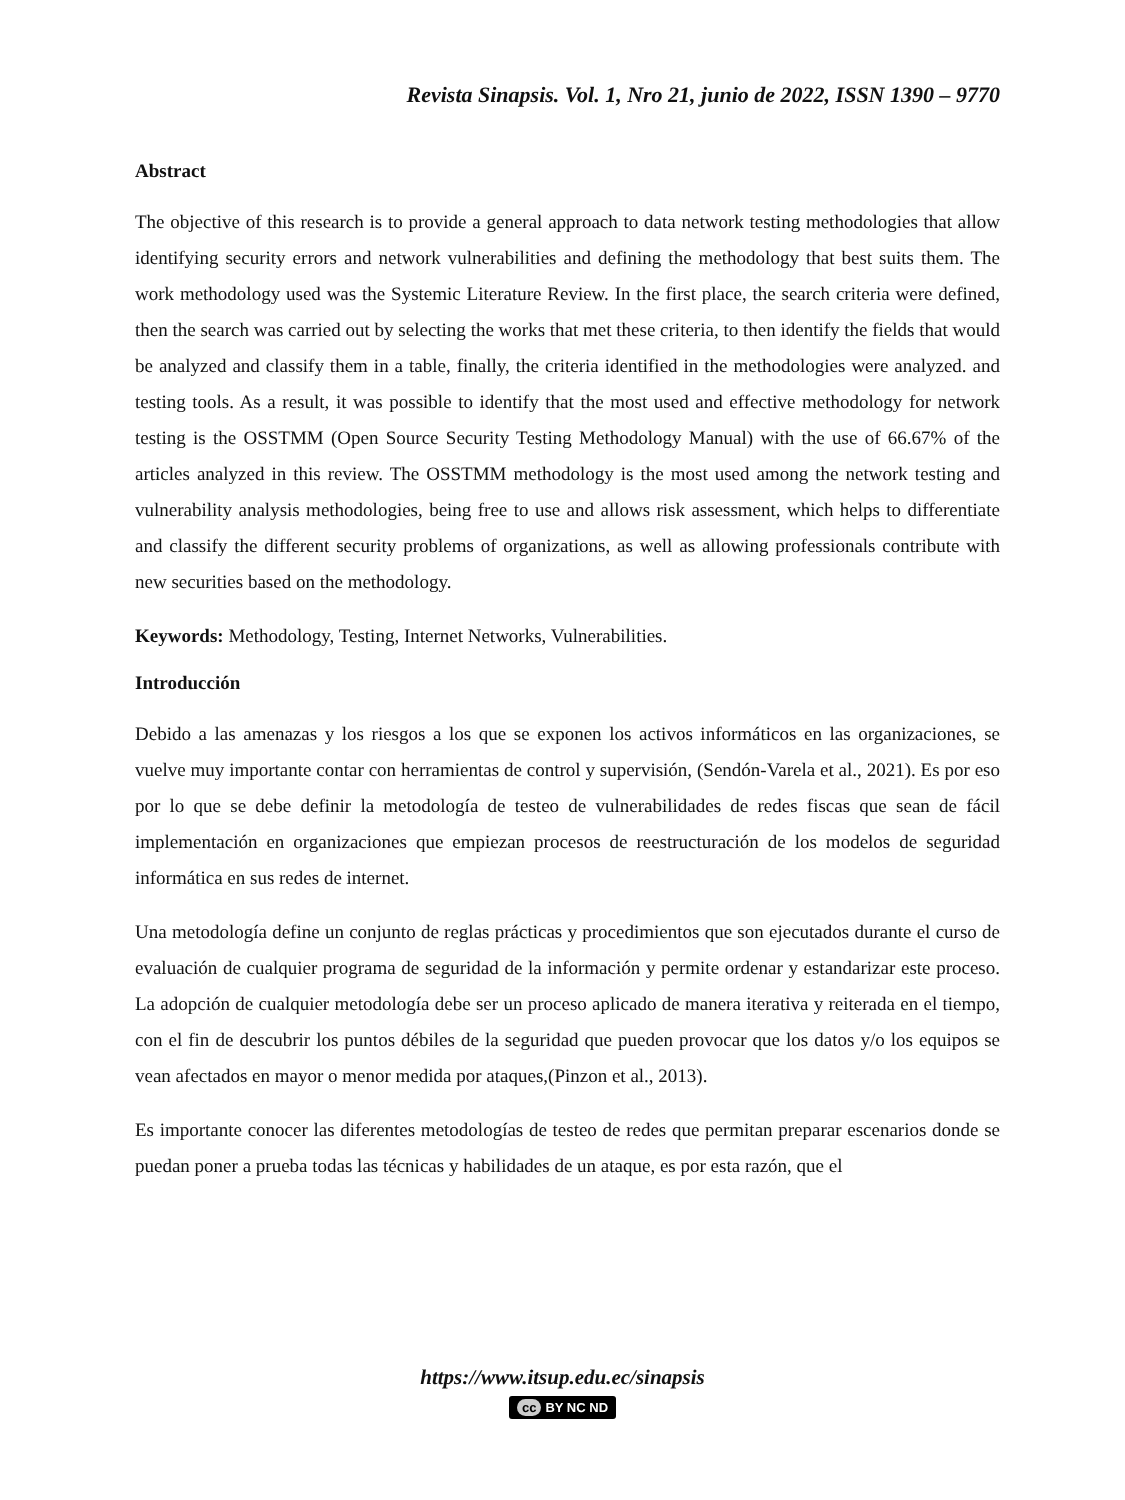Revista Sinapsis. Vol. 1, Nro 21, junio de 2022, ISSN 1390 – 9770
Abstract
The objective of this research is to provide a general approach to data network testing methodologies that allow identifying security errors and network vulnerabilities and defining the methodology that best suits them. The work methodology used was the Systemic Literature Review. In the first place, the search criteria were defined, then the search was carried out by selecting the works that met these criteria, to then identify the fields that would be analyzed and classify them in a table, finally, the criteria identified in the methodologies were analyzed. and testing tools. As a result, it was possible to identify that the most used and effective methodology for network testing is the OSSTMM (Open Source Security Testing Methodology Manual) with the use of 66.67% of the articles analyzed in this review. The OSSTMM methodology is the most used among the network testing and vulnerability analysis methodologies, being free to use and allows risk assessment, which helps to differentiate and classify the different security problems of organizations, as well as allowing professionals contribute with new securities based on the methodology.
Keywords: Methodology, Testing, Internet Networks, Vulnerabilities.
Introducción
Debido a las amenazas y los riesgos a los que se exponen los activos informáticos en las organizaciones, se vuelve muy importante contar con herramientas de control y supervisión, (Sendón-Varela et al., 2021). Es por eso por lo que se debe definir la metodología de testeo de vulnerabilidades de redes fiscas que sean de fácil implementación en organizaciones que empiezan procesos de reestructuración de los modelos de seguridad informática en sus redes de internet.
Una metodología define un conjunto de reglas prácticas y procedimientos que son ejecutados durante el curso de evaluación de cualquier programa de seguridad de la información y permite ordenar y estandarizar este proceso. La adopción de cualquier metodología debe ser un proceso aplicado de manera iterativa y reiterada en el tiempo, con el fin de descubrir los puntos débiles de la seguridad que pueden provocar que los datos y/o los equipos se vean afectados en mayor o menor medida por ataques,(Pinzon et al., 2013).
Es importante conocer las diferentes metodologías de testeo de redes que permitan preparar escenarios donde se puedan poner a prueba todas las técnicas y habilidades de un ataque, es por esta razón, que el
https://www.itsup.edu.ec/sinapsis
cc BY NC ND